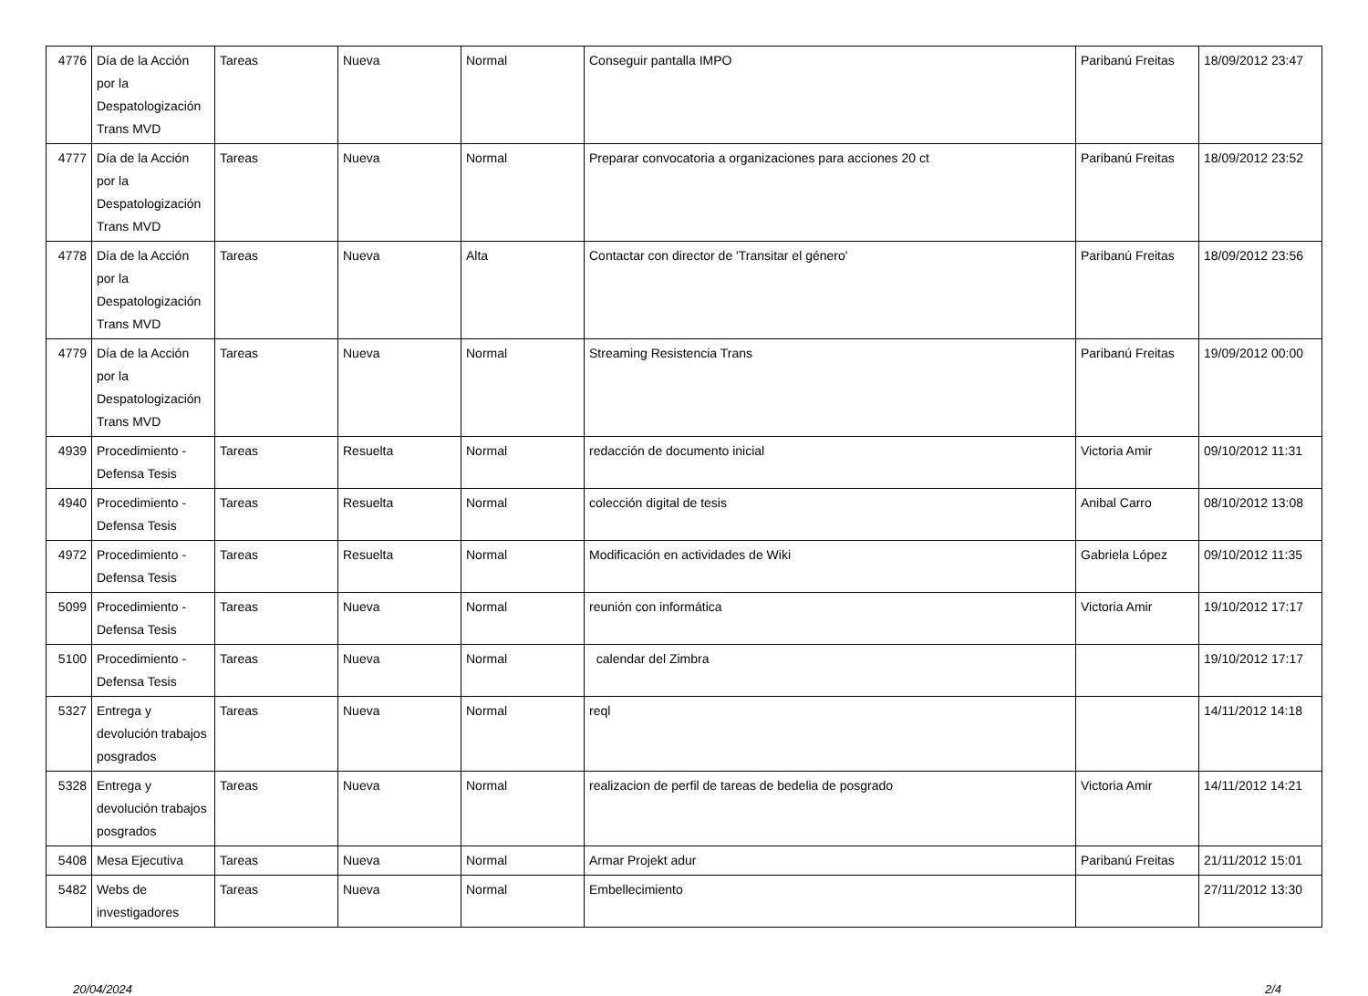| 4776 | Día de la Acción por la Despatologización Trans MVD | Tareas | Nueva | Normal | Conseguir pantalla IMPO | Paribanú Freitas | 18/09/2012 23:47 |
| 4777 | Día de la Acción por la Despatologización Trans MVD | Tareas | Nueva | Normal | Preparar convocatoria a organizaciones para acciones 20 ct | Paribanú Freitas | 18/09/2012 23:52 |
| 4778 | Día de la Acción por la Despatologización Trans MVD | Tareas | Nueva | Alta | Contactar con director de 'Transitar el género' | Paribanú Freitas | 18/09/2012 23:56 |
| 4779 | Día de la Acción por la Despatologización Trans MVD | Tareas | Nueva | Normal | Streaming Resistencia Trans | Paribanú Freitas | 19/09/2012 00:00 |
| 4939 | Procedimiento - Defensa Tesis | Tareas | Resuelta | Normal | redacción de documento inicial | Victoria Amir | 09/10/2012 11:31 |
| 4940 | Procedimiento - Defensa Tesis | Tareas | Resuelta | Normal | colección digital de tesis | Anibal Carro | 08/10/2012 13:08 |
| 4972 | Procedimiento - Defensa Tesis | Tareas | Resuelta | Normal | Modificación en actividades de Wiki | Gabriela López | 09/10/2012 11:35 |
| 5099 | Procedimiento - Defensa Tesis | Tareas | Nueva | Normal | reunión con informática | Victoria Amir | 19/10/2012 17:17 |
| 5100 | Procedimiento - Defensa Tesis | Tareas | Nueva | Normal | calendar del Zimbra | | 19/10/2012 17:17 |
| 5327 | Entrega y devolución trabajos posgrados | Tareas | Nueva | Normal | reql | | 14/11/2012 14:18 |
| 5328 | Entrega y devolución trabajos posgrados | Tareas | Nueva | Normal | realizacion de perfil de tareas de bedelia de posgrado | Victoria Amir | 14/11/2012 14:21 |
| 5408 | Mesa Ejecutiva | Tareas | Nueva | Normal | Armar Projekt adur | Paribanú Freitas | 21/11/2012 15:01 |
| 5482 | Webs de investigadores | Tareas | Nueva | Normal | Embellecimiento | | 27/11/2012 13:30 |
20/04/2024 2/4